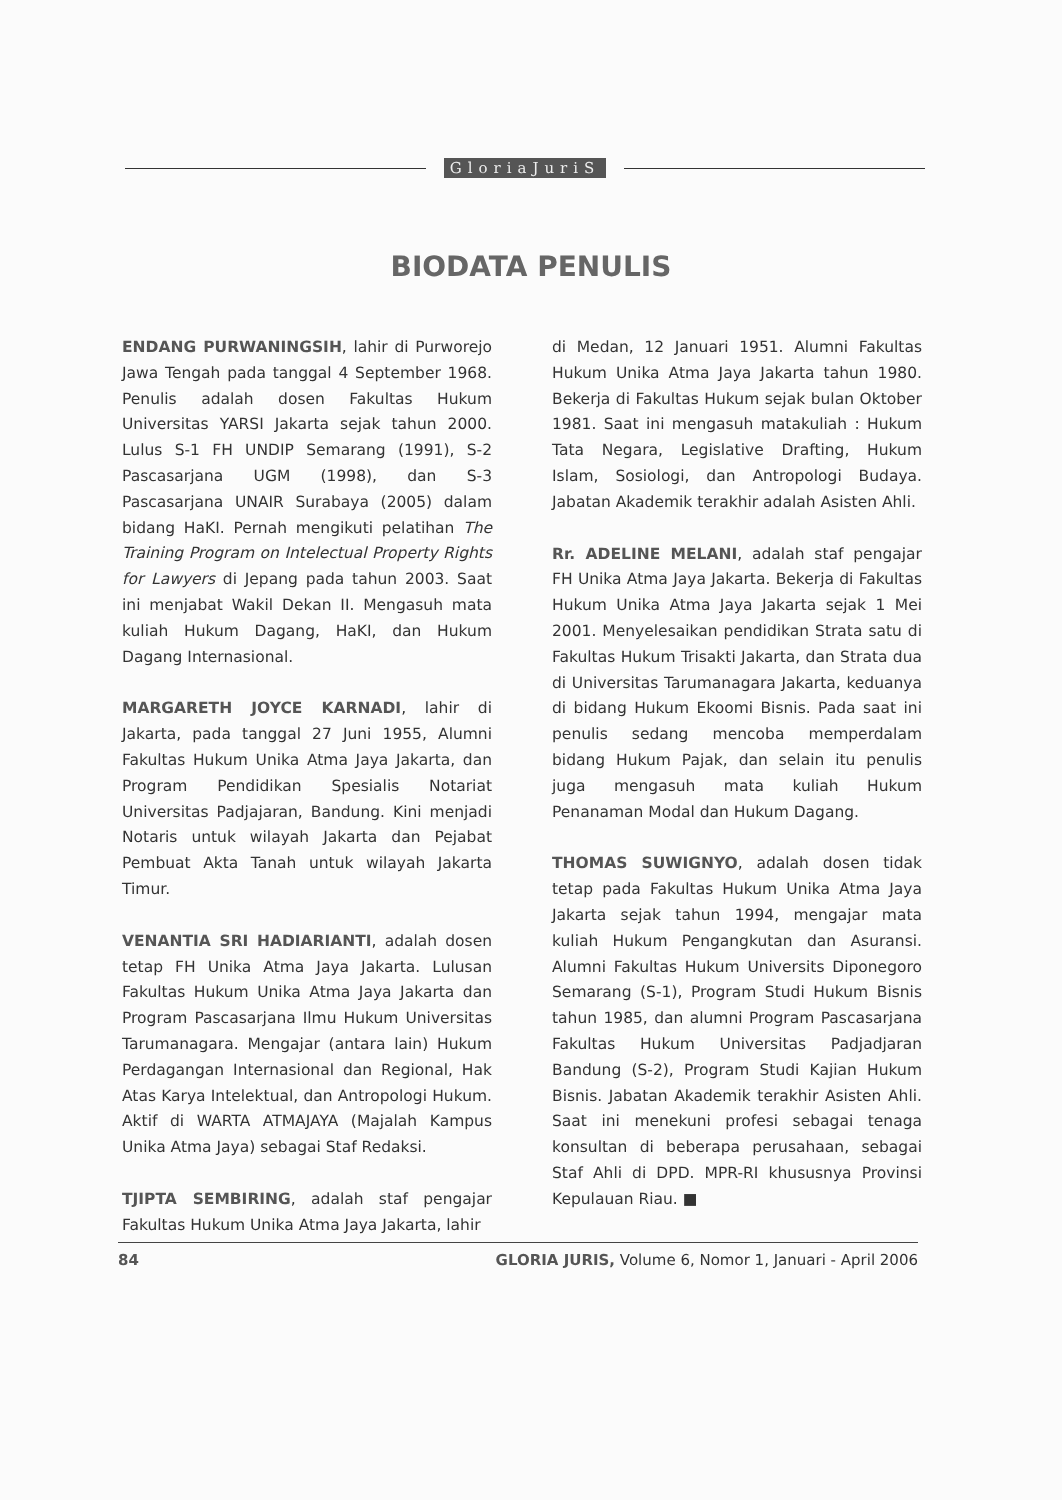GloriaJuriS
BIODATA PENULIS
ENDANG PURWANINGSIH, lahir di Purworejo Jawa Tengah pada tanggal 4 September 1968. Penulis adalah dosen Fakultas Hukum Universitas YARSI Jakarta sejak tahun 2000. Lulus S-1 FH UNDIP Semarang (1991), S-2 Pascasarjana UGM (1998), dan S-3 Pascasarjana UNAIR Surabaya (2005) dalam bidang HaKI. Pernah mengikuti pelatihan The Training Program on Intelectual Property Rights for Lawyers di Jepang pada tahun 2003. Saat ini menjabat Wakil Dekan II. Mengasuh mata kuliah Hukum Dagang, HaKI, dan Hukum Dagang Internasional.
MARGARETH JOYCE KARNADI, lahir di Jakarta, pada tanggal 27 Juni 1955, Alumni Fakultas Hukum Unika Atma Jaya Jakarta, dan Program Pendidikan Spesialis Notariat Universitas Padjajaran, Bandung. Kini menjadi Notaris untuk wilayah Jakarta dan Pejabat Pembuat Akta Tanah untuk wilayah Jakarta Timur.
VENANTIA SRI HADIARIANTI, adalah dosen tetap FH Unika Atma Jaya Jakarta. Lulusan Fakultas Hukum Unika Atma Jaya Jakarta dan Program Pascasarjana Ilmu Hukum Universitas Tarumanagara. Mengajar (antara lain) Hukum Perdagangan Internasional dan Regional, Hak Atas Karya Intelektual, dan Antropologi Hukum. Aktif di WARTA ATMAJAYA (Majalah Kampus Unika Atma Jaya) sebagai Staf Redaksi.
TJIPTA SEMBIRING, adalah staf pengajar Fakultas Hukum Unika Atma Jaya Jakarta, lahir
di Medan, 12 Januari 1951. Alumni Fakultas Hukum Unika Atma Jaya Jakarta tahun 1980. Bekerja di Fakultas Hukum sejak bulan Oktober 1981. Saat ini mengasuh matakuliah : Hukum Tata Negara, Legislative Drafting, Hukum Islam, Sosiologi, dan Antropologi Budaya. Jabatan Akademik terakhir adalah Asisten Ahli.
Rr. ADELINE MELANI, adalah staf pengajar FH Unika Atma Jaya Jakarta. Bekerja di Fakultas Hukum Unika Atma Jaya Jakarta sejak 1 Mei 2001. Menyelesaikan pendidikan Strata satu di Fakultas Hukum Trisakti Jakarta, dan Strata dua di Universitas Tarumanagara Jakarta, keduanya di bidang Hukum Ekoomi Bisnis. Pada saat ini penulis sedang mencoba memperdalam bidang Hukum Pajak, dan selain itu penulis juga mengasuh mata kuliah Hukum Penanaman Modal dan Hukum Dagang.
THOMAS SUWIGNYO, adalah dosen tidak tetap pada Fakultas Hukum Unika Atma Jaya Jakarta sejak tahun 1994, mengajar mata kuliah Hukum Pengangkutan dan Asuransi. Alumni Fakultas Hukum Universits Diponegoro Semarang (S-1), Program Studi Hukum Bisnis tahun 1985, dan alumni Program Pascasarjana Fakultas Hukum Universitas Padjadjaran Bandung (S-2), Program Studi Kajian Hukum Bisnis. Jabatan Akademik terakhir Asisten Ahli. Saat ini menekuni profesi sebagai tenaga konsultan di beberapa perusahaan, sebagai Staf Ahli di DPD. MPR-RI khususnya Provinsi Kepulauan Riau. ■
84 GLORIA JURIS, Volume 6, Nomor 1, Januari - April 2006